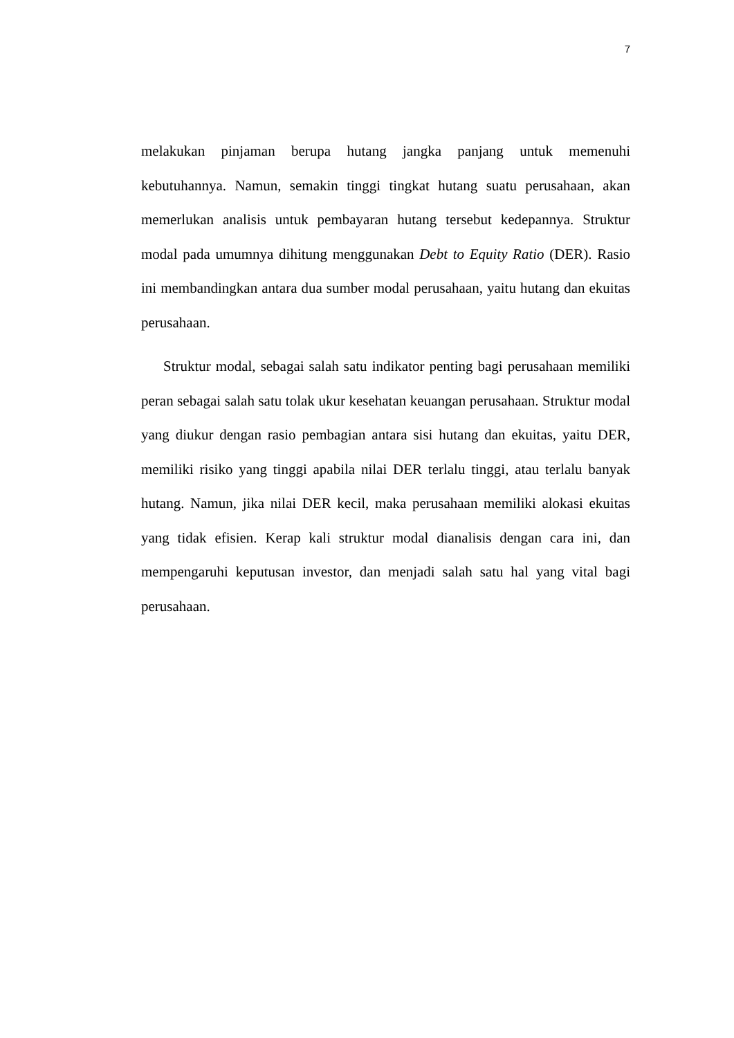7
melakukan pinjaman berupa hutang jangka panjang untuk memenuhi kebutuhannya. Namun, semakin tinggi tingkat hutang suatu perusahaan, akan memerlukan analisis untuk pembayaran hutang tersebut kedepannya. Struktur modal pada umumnya dihitung menggunakan Debt to Equity Ratio (DER). Rasio ini membandingkan antara dua sumber modal perusahaan, yaitu hutang dan ekuitas perusahaan.
Struktur modal, sebagai salah satu indikator penting bagi perusahaan memiliki peran sebagai salah satu tolak ukur kesehatan keuangan perusahaan. Struktur modal yang diukur dengan rasio pembagian antara sisi hutang dan ekuitas, yaitu DER, memiliki risiko yang tinggi apabila nilai DER terlalu tinggi, atau terlalu banyak hutang. Namun, jika nilai DER kecil, maka perusahaan memiliki alokasi ekuitas yang tidak efisien. Kerap kali struktur modal dianalisis dengan cara ini, dan mempengaruhi keputusan investor, dan menjadi salah satu hal yang vital bagi perusahaan.